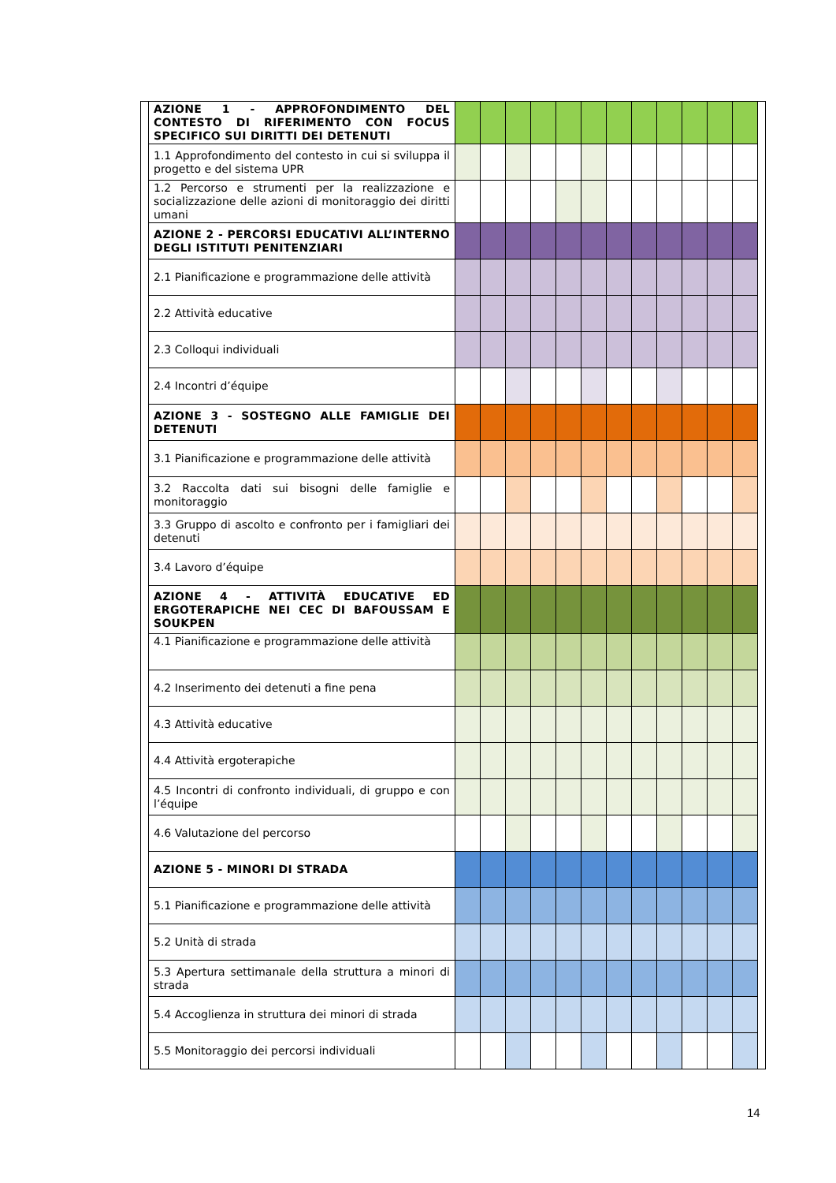| | AZIONE 1 - APPROFONDIMENTO DEL CONTESTO DI RIFERIMENTO CON FOCUS SPECIFICO SUI DIRITTI DEI DETENUTI | | | | | | | | | | | | | |
| | 1.1 Approfondimento del contesto in cui si sviluppa il progetto e del sistema UPR | | | | | | | | | | | | | |
| | 1.2 Percorso e strumenti per la realizzazione e socializzazione delle azioni di monitoraggio dei diritti umani | | | | | | | | | | | | | |
| | AZIONE 2 - PERCORSI EDUCATIVI ALL’INTERNO DEGLI ISTITUTI PENITENZIARI | | | | | | | | | | | | | |
| | 2.1 Pianificazione e programmazione delle attività | | | | | | | | | | | | | |
| | 2.2 Attività educative | | | | | | | | | | | | | |
| | 2.3 Colloqui individuali | | | | | | | | | | | | | |
| | 2.4 Incontri d’équipe | | | | | | | | | | | | | |
| | AZIONE 3 - SOSTEGNO ALLE FAMIGLIE DEI DETENUTI | | | | | | | | | | | | | |
| | 3.1 Pianificazione e programmazione delle attività | | | | | | | | | | | | | |
| | 3.2 Raccolta dati sui bisogni delle famiglie e monitoraggio | | | | | | | | | | | | | |
| | 3.3 Gruppo di ascolto e confronto per i famigliari dei detenuti | | | | | | | | | | | | | |
| | 3.4 Lavoro d’équipe | | | | | | | | | | | | | |
| | AZIONE 4 - ATTIVITÀ EDUCATIVE ED ERGOTERAPICHE NEI CEC DI BAFOUSSAM E SOUKPEN | | | | | | | | | | | | | |
| | 4.1 Pianificazione e programmazione delle attività | | | | | | | | | | | | | |
| | 4.2 Inserimento dei detenuti a fine pena | | | | | | | | | | | | | |
| | 4.3 Attività educative | | | | | | | | | | | | | |
| | 4.4 Attività ergoterapiche | | | | | | | | | | | | | |
| | 4.5 Incontri di confronto individuali, di gruppo e con l’équipe | | | | | | | | | | | | | |
| | 4.6 Valutazione del percorso | | | | | | | | | | | | | |
| | AZIONE 5 - MINORI DI STRADA | | | | | | | | | | | | | |
| | 5.1 Pianificazione e programmazione delle attività | | | | | | | | | | | | | |
| | 5.2 Unità di strada | | | | | | | | | | | | | |
| | 5.3 Apertura settimanale della struttura a minori di strada | | | | | | | | | | | | | |
| | 5.4 Accoglienza in struttura dei minori di strada | | | | | | | | | | | | | |
| | 5.5 Monitoraggio dei percorsi individuali | | | | | | | | | | | | | |
14